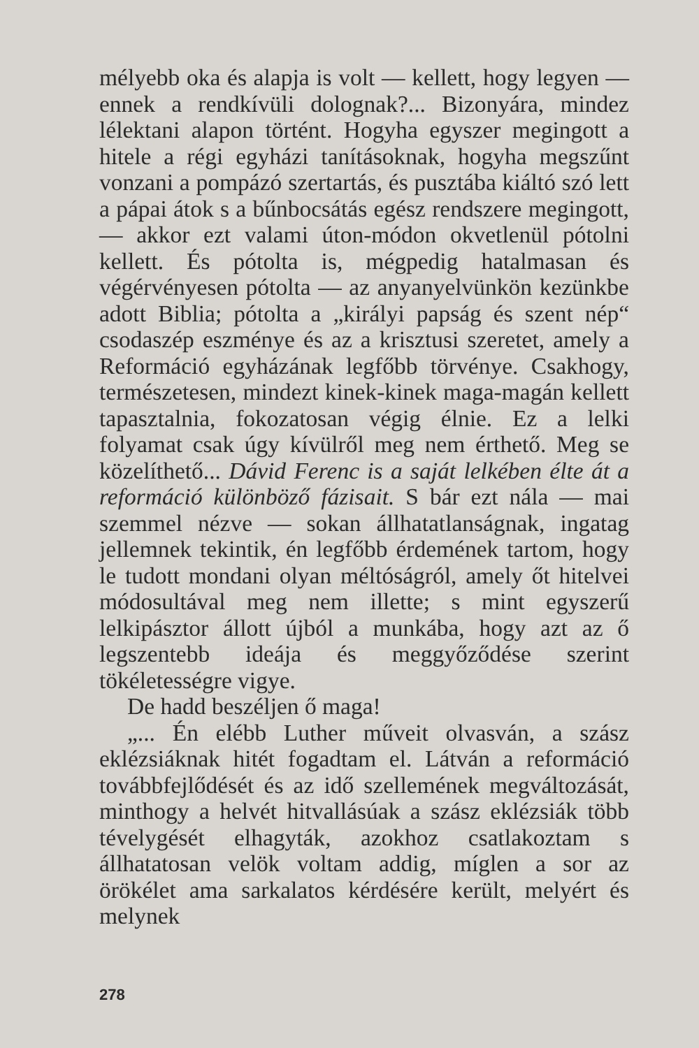mélyebb oka és alapja is volt — kellett, hogy legyen — ennek a rendkívüli dolognak?... Bizonyára, mindez lélektani alapon történt. Hogyha egyszer megingott a hitele a régi egyházi tanításoknak, hogyha megszűnt vonzani a pompázó szertartás, és pusztába kiáltó szó lett a pápai átok s a bűnbocsátás egész rendszere megingott, — akkor ezt valami úton-módon okvetlenül pótolni kellett. És pótolta is, mégpedig hatalmasan és végérvényesen pótolta — az anyanyelvünkön kezünkbe adott Biblia; pótolta a „királyi papság és szent nép“ csodaszép eszménye és az a krisztusi szeretet, amely a Reformáció egyházának legfőbb törvénye. Csakhogy, természetesen, mindezt kinek-kinek maga-magán kellett tapasztalnia, fokozatosan végig élnie. Ez a lelki folyamat csak úgy kívülről meg nem érthető. Meg se közelíthető... Dávid Ferenc is a saját lelkében élte át a reformáció különböző fázisait. S bár ezt nála — mai szemmel nézve — sokan állhatatlanságnak, ingatag jellemnek tekintik, én legfőbb érdemének tartom, hogy le tudott mondani olyan méltóságról, amely őt hitelvei módosultával meg nem illette; s mint egyszerű lelkipásztor állott újból a munkába, hogy azt az ő legszentebb ideája és meggyőződése szerint tökéletességre vigye.
De hadd beszéljen ő maga!
„... Én elébb Luther műveit olvasván, a szász eklézsiáknak hitét fogadtam el. Látván a reformáció továbbfejlődését és az idő szellemének megváltozását, minthogy a helvét hitvallásúak a szász eklézsiák több tévelygését elhagyták, azokhoz csatlakoztam s állhatatosan velök voltam addig, míglen a sor az örökélet ama sarkalatos kérdésére került, melyért és melynek
278